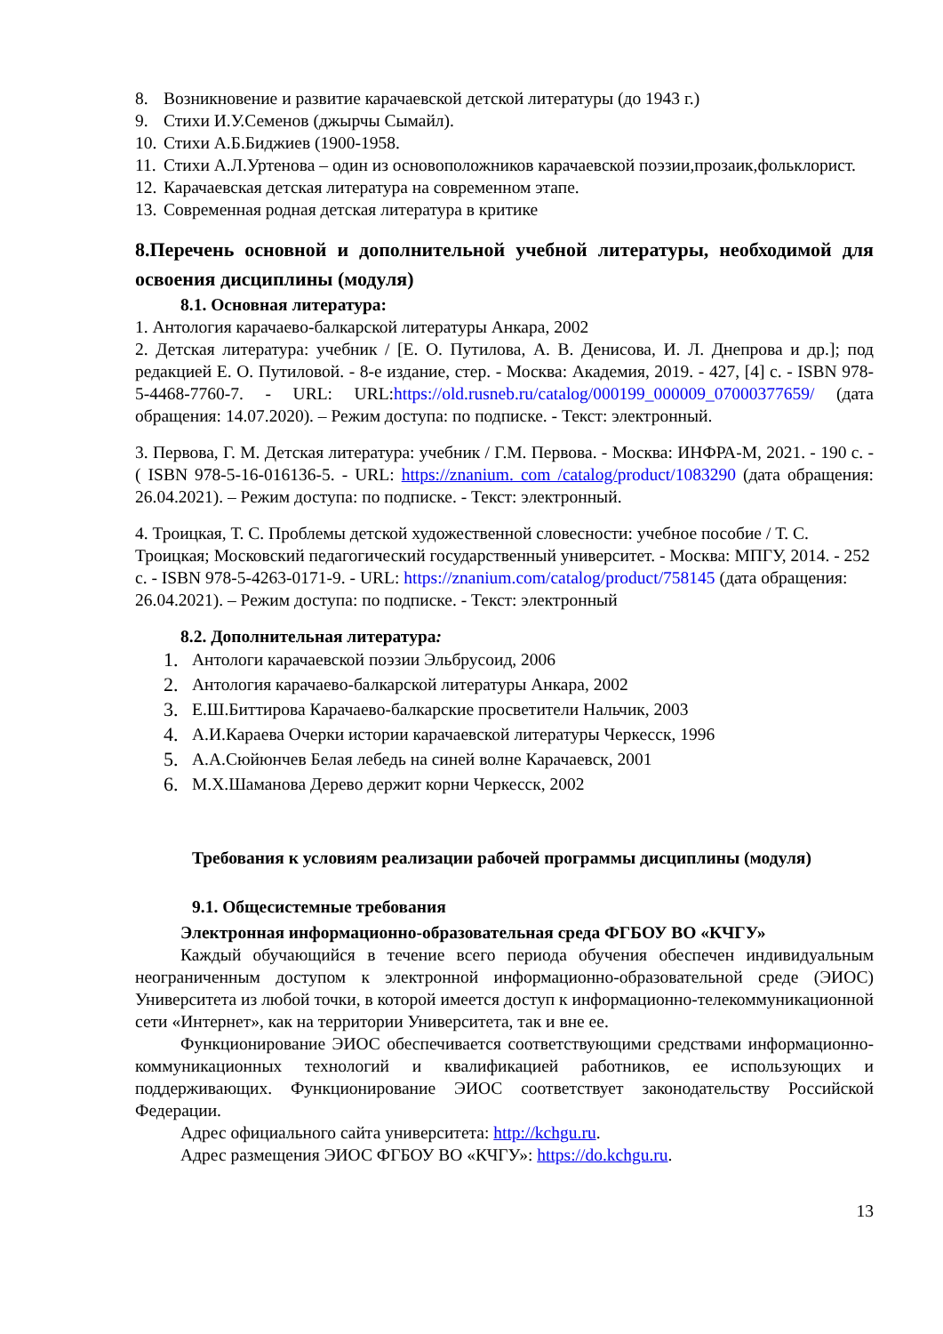8. Возникновение и развитие карачаевской детской литературы (до 1943 г.)
9. Стихи И.У.Семенов (джырчы Сымайл).
10. Стихи А.Б.Биджиев (1900-1958.
11.
Стихи А.Л.Уртенова – один из основоположников карачаевской поэзии,прозаик,фольклорист.
12. Карачаевская детская литература на современном этапе.
13. Современная родная детская литература в критике
8.Перечень основной и дополнительной учебной литературы, необходимой для освоения дисциплины (модуля)
8.1. Основная литература:
1. Антология карачаево-балкарской литературы Анкара, 2002
2. Детская литература: учебник / [Е. О. Путилова, А. В. Денисова, И. Л. Днепрова и др.]; под редакцией Е. О. Путиловой. - 8-е издание, стер. - Москва: Академия, 2019. - 427, [4] с. - ISBN 978-5-4468-7760-7. - URL: URL:https://old.rusneb.ru/catalog/000199_000009_07000377659/ (дата обращения: 14.07.2020). – Режим доступа: по подписке. - Текст: электронный.
3. Первова, Г. М. Детская литература: учебник / Г.М. Первова. - Москва: ИНФРА-М, 2021. - 190 с. - ( ISBN 978-5-16-016136-5. - URL: https://znanium. com /catalog/product/1083290 (дата обращения: 26.04.2021). – Режим доступа: по подписке. - Текст: электронный.
4. Троицкая, Т. С. Проблемы детской художественной словесности: учебное пособие / Т. С. Троицкая; Московский педагогический государственный университет. - Москва: МПГУ, 2014. - 252 с. - ISBN 978-5-4263-0171-9. - URL: https://znanium.com/catalog/product/758145 (дата обращения: 26.04.2021). – Режим доступа: по подписке. - Текст: электронный
8.2. Дополнительная литература:
1. Антологи карачаевской поэзии Эльбрусоид, 2006
2. Антология карачаево-балкарской литературы Анкара, 2002
3. Е.Ш.Биттирова Карачаево-балкарские просветители Нальчик, 2003
4. А.И.Караева Очерки истории карачаевской литературы Черкесск, 1996
5. А.А.Сюйюнчев Белая лебедь на синей волне Карачаевск, 2001
6. М.Х.Шаманова Дерево держит корни Черкесск, 2002
Требования к условиям реализации рабочей программы дисциплины (модуля)
9.1. Общесистемные требования
Электронная информационно-образовательная среда ФГБОУ ВО «КЧГУ»
Каждый обучающийся в течение всего периода обучения обеспечен индивидуальным неограниченным доступом к электронной информационно-образовательной среде (ЭИОС) Университета из любой точки, в которой имеется доступ к информационно-телекоммуникационной сети «Интернет», как на территории Университета, так и вне ее.
Функционирование ЭИОС обеспечивается соответствующими средствами информационно-коммуникационных технологий и квалификацией работников, ее использующих и поддерживающих. Функционирование ЭИОС соответствует законодательству Российской Федерации.
Адрес официального сайта университета: http://kchgu.ru.
Адрес размещения ЭИОС ФГБОУ ВО «КЧГУ»: https://do.kchgu.ru.
13